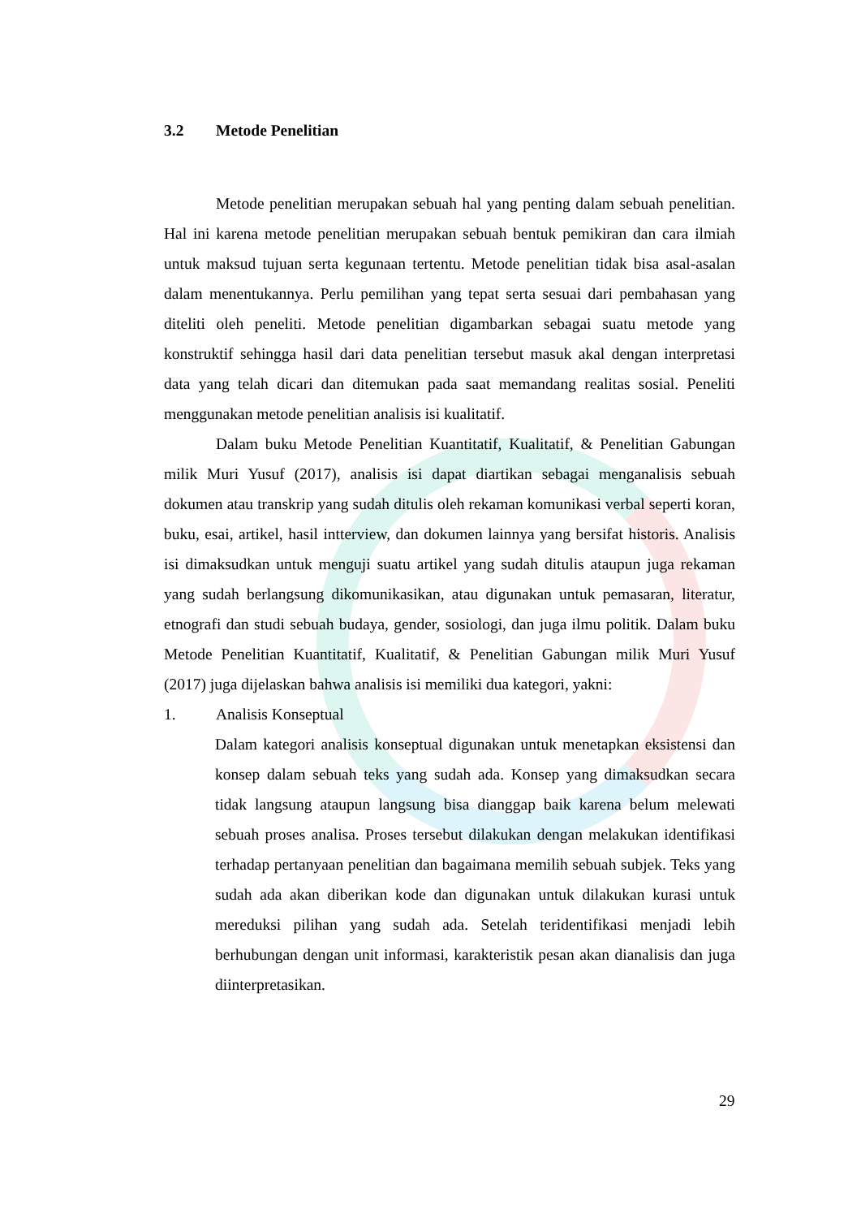3.2 Metode Penelitian
Metode penelitian merupakan sebuah hal yang penting dalam sebuah penelitian. Hal ini karena metode penelitian merupakan sebuah bentuk pemikiran dan cara ilmiah untuk maksud tujuan serta kegunaan tertentu. Metode penelitian tidak bisa asal-asalan dalam menentukannya. Perlu pemilihan yang tepat serta sesuai dari pembahasan yang diteliti oleh peneliti. Metode penelitian digambarkan sebagai suatu metode yang konstruktif sehingga hasil dari data penelitian tersebut masuk akal dengan interpretasi data yang telah dicari dan ditemukan pada saat memandang realitas sosial. Peneliti menggunakan metode penelitian analisis isi kualitatif.
Dalam buku Metode Penelitian Kuantitatif, Kualitatif, & Penelitian Gabungan milik Muri Yusuf (2017), analisis isi dapat diartikan sebagai menganalisis sebuah dokumen atau transkrip yang sudah ditulis oleh rekaman komunikasi verbal seperti koran, buku, esai, artikel, hasil intterview, dan dokumen lainnya yang bersifat historis. Analisis isi dimaksudkan untuk menguji suatu artikel yang sudah ditulis ataupun juga rekaman yang sudah berlangsung dikomunikasikan, atau digunakan untuk pemasaran, literatur, etnografi dan studi sebuah budaya, gender, sosiologi, dan juga ilmu politik. Dalam buku Metode Penelitian Kuantitatif, Kualitatif, & Penelitian Gabungan milik Muri Yusuf (2017) juga dijelaskan bahwa analisis isi memiliki dua kategori, yakni:
1. Analisis Konseptual
Dalam kategori analisis konseptual digunakan untuk menetapkan eksistensi dan konsep dalam sebuah teks yang sudah ada. Konsep yang dimaksudkan secara tidak langsung ataupun langsung bisa dianggap baik karena belum melewati sebuah proses analisa. Proses tersebut dilakukan dengan melakukan identifikasi terhadap pertanyaan penelitian dan bagaimana memilih sebuah subjek. Teks yang sudah ada akan diberikan kode dan digunakan untuk dilakukan kurasi untuk mereduksi pilihan yang sudah ada. Setelah teridentifikasi menjadi lebih berhubungan dengan unit informasi, karakteristik pesan akan dianalisis dan juga diinterpretasikan.
29